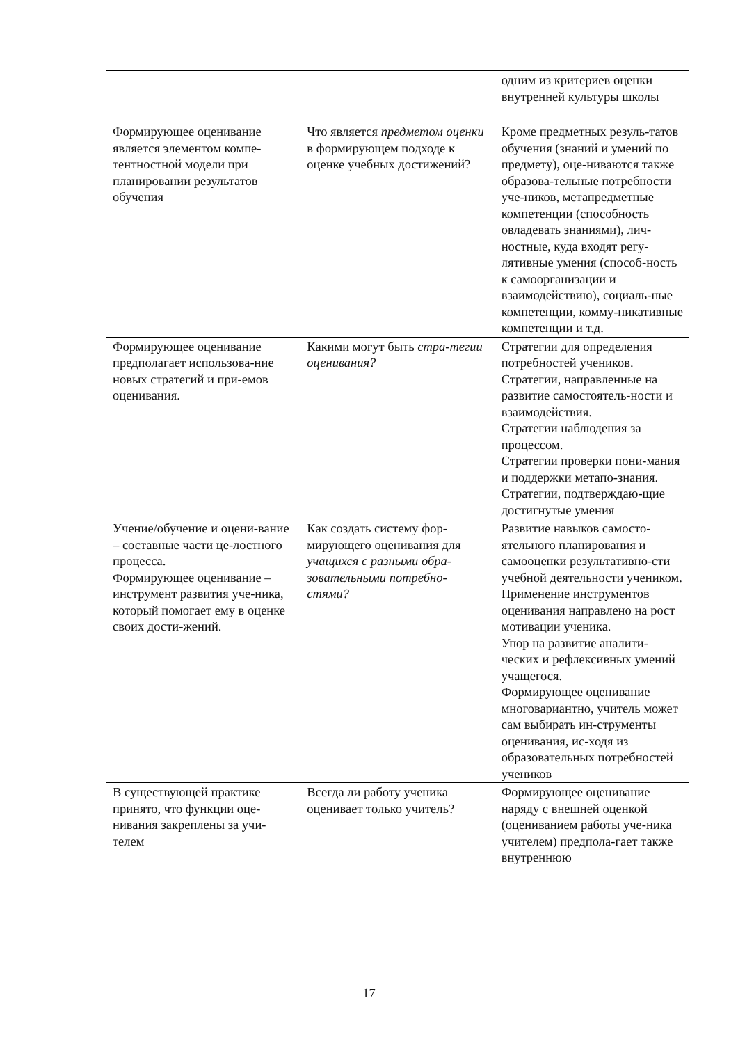| | | одним из критериев оценки внутренней культуры школы |
| Формирующее оценивание является элементом компе-тентностной модели при планировании результатов обучения | Что является предметом оценки в формирующем подходе к оценке учебных достижений? | Кроме предметных резуль-татов обучения (знаний и умений по предмету), оце-ниваются также образова-тельные потребности уче-ников, метапредметные компетенции (способность овладевать знаниями), лич-ностные, куда входят регу-лятивные умения (способ-ность к самоорганизации и взаимодействию), социаль-ные компетенции, комму-никативные компетенции и т.д. |
| Формирующее оценивание предполагает использова-ние новых стратегий и при-емов оценивания. | Какими могут быть стра-тегии оценивания? | Стратегии для определения потребностей учеников. Стратегии, направленные на развитие самостоятель-ности и взаимодействия. Стратегии наблюдения за процессом. Стратегии проверки пони-мания и поддержки метапо-знания. Стратегии, подтверждаю-щие достигнутые умения |
| Учение/обучение и оцени-вание – составные части це-лостного процесса. Формирующее оценивание – инструмент развития уче-ника, который помогает ему в оценке своих дости-жений. | Как создать систему фор-мирующего оценивания для учащихся с разными обра-зовательными потребно-стями? | Развитие навыков самосто-ятельного планирования и самооценки результативно-сти учебной деятельности учеником. Применение инструментов оценивания направлено на рост мотивации ученика. Упор на развитие аналити-ческих и рефлексивных умений учащегося. Формирующее оценивание многовариантно, учитель может сам выбирать ин-струменты оценивания, ис-ходя из образовательных потребностей учеников |
| В существующей практике принято, что функции оце-нивания закреплены за учи-телем | Всегда ли работу ученика оценивает только учитель? | Формирующее оценивание наряду с внешней оценкой (оцениванием работы уче-ника учителем) предпола-гает также внутреннюю |
17